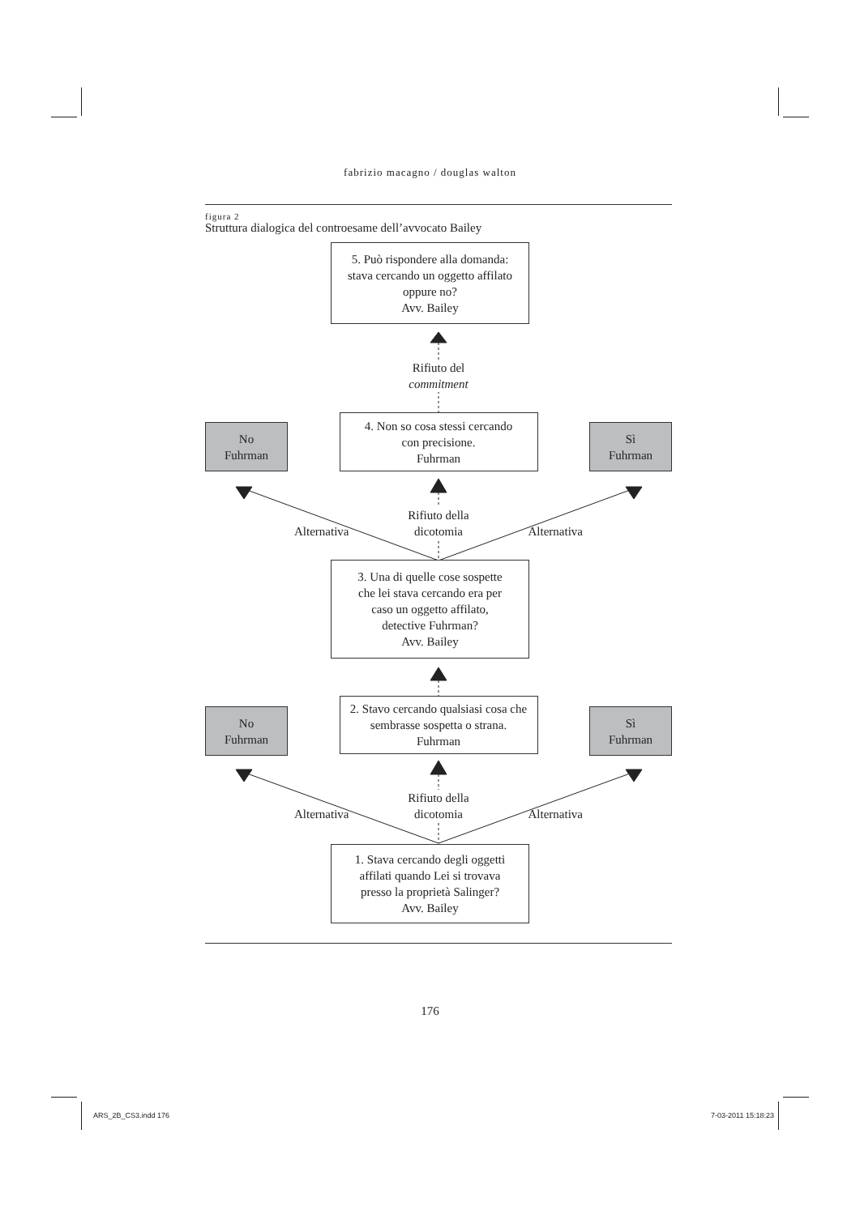fabrizio macagno / douglas walton
figura 2
Struttura dialogica del controesame dell’avvocato Bailey
5. Può rispondere alla domanda:
stava cercando un oggetto affilato
oppure no?
Avv. Bailey
Rifiuto del
commitment
No
Fuhrman
4. Non so cosa stessi cercando
con precisione.
Fuhrman
Sì
Fuhrman
Alternativa Rifiuto della
dicotomia Alternativa
3. Una di quelle cose sospette
che lei stava cercando era per
caso un oggetto affilato,
detective Fuhrman?
Avv. Bailey
No
Fuhrman
2. Stavo cercando qualsiasi cosa che
sembrasse sospetta o strana.
Fuhrman
Sì
Fuhrman
Alternativa Rifiuto della
dicotomia Alternativa
1. Stava cercando degli oggetti
affilati quando Lei si trovava
presso la proprietà Salinger?
Avv. Bailey
176
ARS_2B_CS3.indd 176 7-03-2011 15:18:23